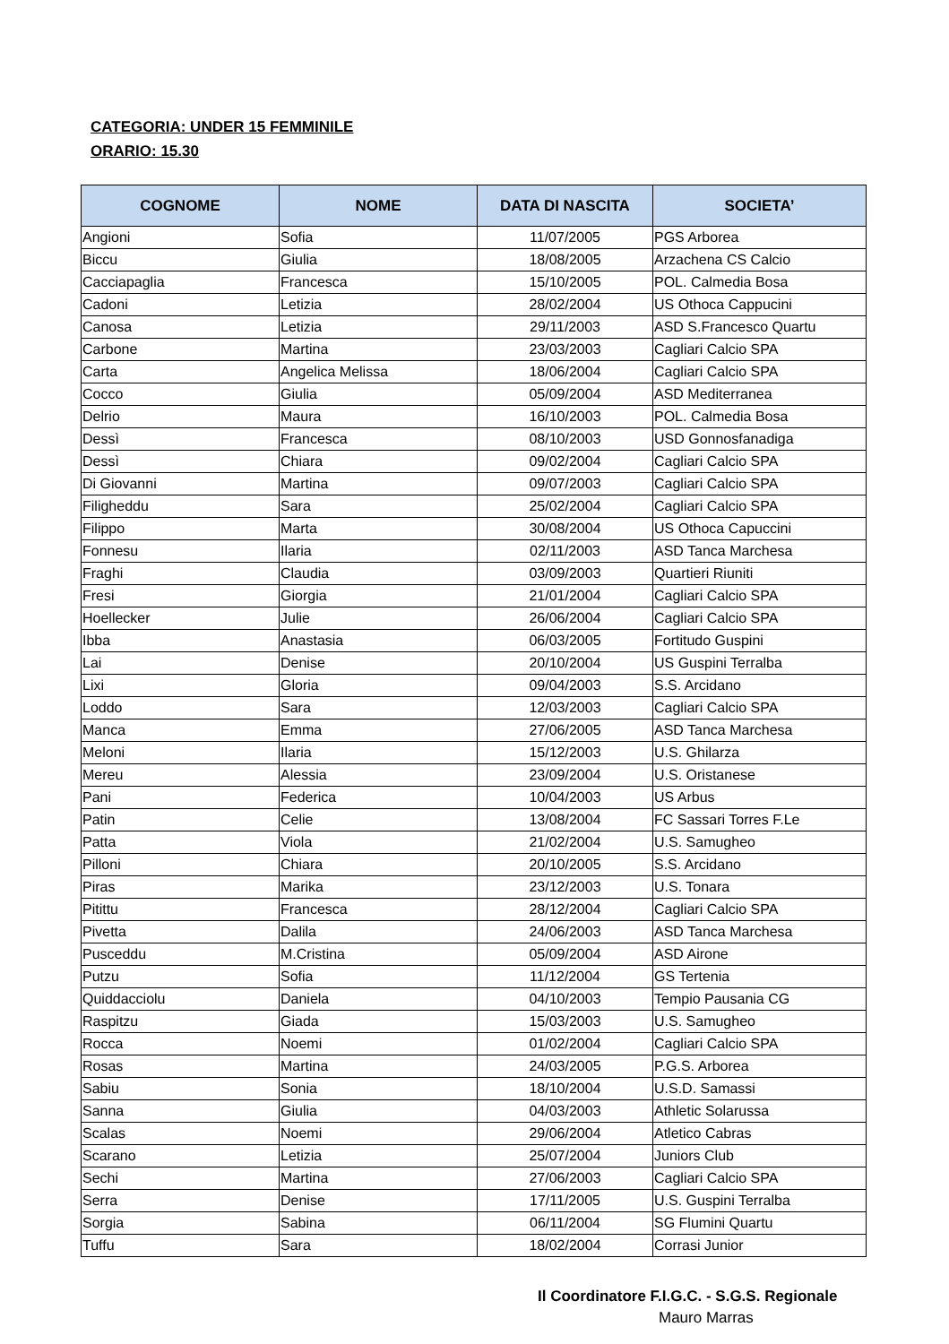CATEGORIA: UNDER 15 FEMMINILE
ORARIO: 15.30
| COGNOME | NOME | DATA DI NASCITA | SOCIETA’ |
| --- | --- | --- | --- |
| Angioni | Sofia | 11/07/2005 | PGS Arborea |
| Biccu | Giulia | 18/08/2005 | Arzachena CS Calcio |
| Cacciapaglia | Francesca | 15/10/2005 | POL. Calmedia Bosa |
| Cadoni | Letizia | 28/02/2004 | US Othoca Cappucini |
| Canosa | Letizia | 29/11/2003 | ASD S.Francesco Quartu |
| Carbone | Martina | 23/03/2003 | Cagliari Calcio SPA |
| Carta | Angelica Melissa | 18/06/2004 | Cagliari Calcio SPA |
| Cocco | Giulia | 05/09/2004 | ASD Mediterranea |
| Delrio | Maura | 16/10/2003 | POL. Calmedia Bosa |
| Dessì | Francesca | 08/10/2003 | USD Gonnosfanadiga |
| Dessì | Chiara | 09/02/2004 | Cagliari Calcio SPA |
| Di Giovanni | Martina | 09/07/2003 | Cagliari Calcio SPA |
| Filigheddu | Sara | 25/02/2004 | Cagliari Calcio SPA |
| Filippo | Marta | 30/08/2004 | US Othoca Capuccini |
| Fonnesu | Ilaria | 02/11/2003 | ASD Tanca Marchesa |
| Fraghi | Claudia | 03/09/2003 | Quartieri Riuniti |
| Fresi | Giorgia | 21/01/2004 | Cagliari Calcio SPA |
| Hoellecker | Julie | 26/06/2004 | Cagliari Calcio SPA |
| Ibba | Anastasia | 06/03/2005 | Fortitudo Guspini |
| Lai | Denise | 20/10/2004 | US Guspini Terralba |
| Lixi | Gloria | 09/04/2003 | S.S. Arcidano |
| Loddo | Sara | 12/03/2003 | Cagliari Calcio SPA |
| Manca | Emma | 27/06/2005 | ASD Tanca Marchesa |
| Meloni | Ilaria | 15/12/2003 | U.S. Ghilarza |
| Mereu | Alessia | 23/09/2004 | U.S. Oristanese |
| Pani | Federica | 10/04/2003 | US Arbus |
| Patin | Celie | 13/08/2004 | FC Sassari Torres F.Le |
| Patta | Viola | 21/02/2004 | U.S. Samugheo |
| Pilloni | Chiara | 20/10/2005 | S.S. Arcidano |
| Piras | Marika | 23/12/2003 | U.S. Tonara |
| Pitittu | Francesca | 28/12/2004 | Cagliari Calcio SPA |
| Pivetta | Dalila | 24/06/2003 | ASD Tanca Marchesa |
| Pusceddu | M.Cristina | 05/09/2004 | ASD Airone |
| Putzu | Sofia | 11/12/2004 | GS Tertenia |
| Quiddacciolu | Daniela | 04/10/2003 | Tempio Pausania CG |
| Raspitzu | Giada | 15/03/2003 | U.S. Samugheo |
| Rocca | Noemi | 01/02/2004 | Cagliari Calcio SPA |
| Rosas | Martina | 24/03/2005 | P.G.S. Arborea |
| Sabiu | Sonia | 18/10/2004 | U.S.D. Samassi |
| Sanna | Giulia | 04/03/2003 | Athletic Solarussa |
| Scalas | Noemi | 29/06/2004 | Atletico Cabras |
| Scarano | Letizia | 25/07/2004 | Juniors Club |
| Sechi | Martina | 27/06/2003 | Cagliari Calcio SPA |
| Serra | Denise | 17/11/2005 | U.S. Guspini Terralba |
| Sorgia | Sabina | 06/11/2004 | SG Flumini Quartu |
| Tuffu | Sara | 18/02/2004 | Corrasi Junior |
Il Coordinatore F.I.G.C. - S.G.S. Regionale
Mauro Marras